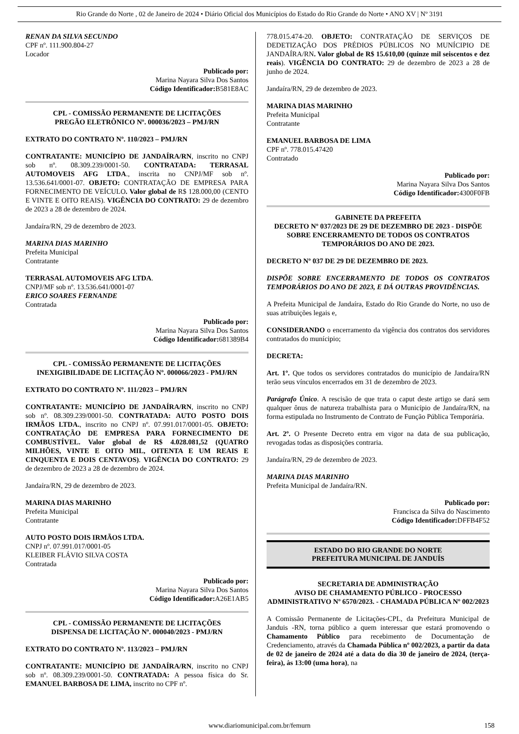Rio Grande do Norte , 02 de Janeiro de 2024 • Diário Oficial dos Municípios do Estado do Rio Grande do Norte • ANO XV | Nº 3191
RENAN DA SILVA SECUNDO
CPF nº. 111.900.804-27
Locador
Publicado por:
Marina Nayara Silva Dos Santos
Código Identificador: B581E8AC
CPL - COMISSÃO PERMANENTE DE LICITAÇÕES
PREGÃO ELETRÔNICO Nº. 000036/2023 – PMJ/RN
EXTRATO DO CONTRATO Nº. 110/2023 – PMJ/RN
CONTRATANTE: MUNICÍPIO DE JANDAÍRA/RN, inscrito no CNPJ sob nº. 08.309.239/0001-50. CONTRATADA: TERRASAL AUTOMOVEIS AFG LTDA., inscrita no CNPJ/MF sob nº. 13.536.641/0001-07. OBJETO: CONTRATAÇÃO DE EMPRESA PARA FORNECIMENTO DE VEÍCULO. Valor global de R$ 128.000,00 (CENTO E VINTE E OITO REAIS). VIGÊNCIA DO CONTRATO: 29 de dezembro de 2023 a 28 de dezembro de 2024.
Jandaíra/RN, 29 de dezembro de 2023.
MARINA DIAS MARINHO
Prefeita Municipal
Contratante
TERRASAL AUTOMOVEIS AFG LTDA.
CNPJ/MF sob nº. 13.536.641/0001-07
ERICO SOARES FERNANDE
Contratada
Publicado por:
Marina Nayara Silva Dos Santos
Código Identificador: 681389B4
CPL - COMISSÃO PERMANENTE DE LICITAÇÕES
INEXIGIBILIDADE DE LICITAÇÃO Nº. 000066/2023 - PMJ/RN
EXTRATO DO CONTRATO Nº. 111/2023 – PMJ/RN
CONTRATANTE: MUNICÍPIO DE JANDAÍRA/RN, inscrito no CNPJ sob nº. 08.309.239/0001-50. CONTRATADA: AUTO POSTO DOIS IRMÃOS LTDA., inscrito no CNPJ nº. 07.991.017/0001-05. OBJETO: CONTRATAÇÃO DE EMPRESA PARA FORNECIMENTO DE COMBUSTÍVEL. Valor global de R$ 4.028.081,52 (QUATRO MILHÕES, VINTE E OITO MIL, OITENTA E UM REAIS E CINQUENTA E DOIS CENTAVOS). VIGÊNCIA DO CONTRATO: 29 de dezembro de 2023 a 28 de dezembro de 2024.
Jandaíra/RN, 29 de dezembro de 2023.
MARINA DIAS MARINHO
Prefeita Municipal
Contratante
AUTO POSTO DOIS IRMÃOS LTDA.
CNPJ nº. 07.991.017/0001-05
KLEIBER FLÁVIO SILVA COSTA
Contratada
Publicado por:
Marina Nayara Silva Dos Santos
Código Identificador: A26E1AB5
CPL - COMISSÃO PERMANENTE DE LICITAÇÕES
DISPENSA DE LICITAÇÃO Nº. 000040/2023 - PMJ/RN
EXTRATO DO CONTRATO Nº. 113/2023 – PMJ/RN
CONTRATANTE: MUNICÍPIO DE JANDAÍRA/RN, inscrito no CNPJ sob nº. 08.309.239/0001-50. CONTRATADA: A pessoa física do Sr. EMANUEL BARBOSA DE LIMA, inscrito no CPF nº.
778.015.474-20. OBJETO: CONTRATAÇÃO DE SERVIÇOS DE DEDETIZAÇÃO DOS PRÉDIOS PÚBLICOS NO MUNÍCIPIO DE JANDAÍRA/RN. Valor global de R$ 15.610,00 (quinze mil seiscentos e dez reais). VIGÊNCIA DO CONTRATO: 29 de dezembro de 2023 a 28 de junho de 2024.
Jandaíra/RN, 29 de dezembro de 2023.
MARINA DIAS MARINHO
Prefeita Municipal
Contratante
EMANUEL BARBOSA DE LIMA
CPF nº. 778.015.47420
Contratado
Publicado por:
Marina Nayara Silva Dos Santos
Código Identificador: 4300F0FB
GABINETE DA PREFEITA
DECRETO Nº 037/2023 DE 29 DE DEZEMBRO DE 2023 - DISPÕE SOBRE ENCERRAMENTO DE TODOS OS CONTRATOS TEMPORÁRIOS DO ANO DE 2023.
DECRETO Nº 037 DE 29 DE DEZEMBRO DE 2023.
DISPÕE SOBRE ENCERRAMENTO DE TODOS OS CONTRATOS TEMPORÁRIOS DO ANO DE 2023, E DÁ OUTRAS PROVIDÊNCIAS.
A Prefeita Municipal de Jandaíra, Estado do Rio Grande do Norte, no uso de suas atribuições legais e,
CONSIDERANDO o encerramento da vigência dos contratos dos servidores contratados do munícipio;
DECRETA:
Art. 1º. Que todos os servidores contratados do município de Jandaíra/RN terão seus vínculos encerrados em 31 de dezembro de 2023.
Parágrafo Único. A rescisão de que trata o caput deste artigo se dará sem qualquer ônus de natureza trabalhista para o Município de Jandaíra/RN, na forma estipulada no Instrumento de Contrato de Função Pública Temporária.
Art. 2º. O Presente Decreto entra em vigor na data de sua publicação, revogadas todas as disposições contraria.
Jandaíra/RN, 29 de dezembro de 2023.
MARINA DIAS MARINHO
Prefeita Municipal de Jandaíra/RN.
Publicado por:
Francisca da Silva do Nascimento
Código Identificador: DFFB4F52
ESTADO DO RIO GRANDE DO NORTE
PREFEITURA MUNICIPAL DE JANDUÍS
SECRETARIA DE ADMINISTRAÇÃO
AVISO DE CHAMAMENTO PÚBLICO - PROCESSO ADMINISTRATIVO Nº 6570/2023. - CHAMADA PÚBLICA Nº 002/2023
A Comissão Permanente de Licitações-CPL, da Prefeitura Municipal de Janduis -RN, torna público a quem interessar que estará promovendo o Chamamento Público para recebimento de Documentação de Credenciamento, através da Chamada Pública nº 002/2023, a partir da data de 02 de janeiro de 2024 até a data do dia 30 de janeiro de 2024, (terça-feira), às 13:00 (uma hora), na
www.diariomunicipal.com.br/femurn 158